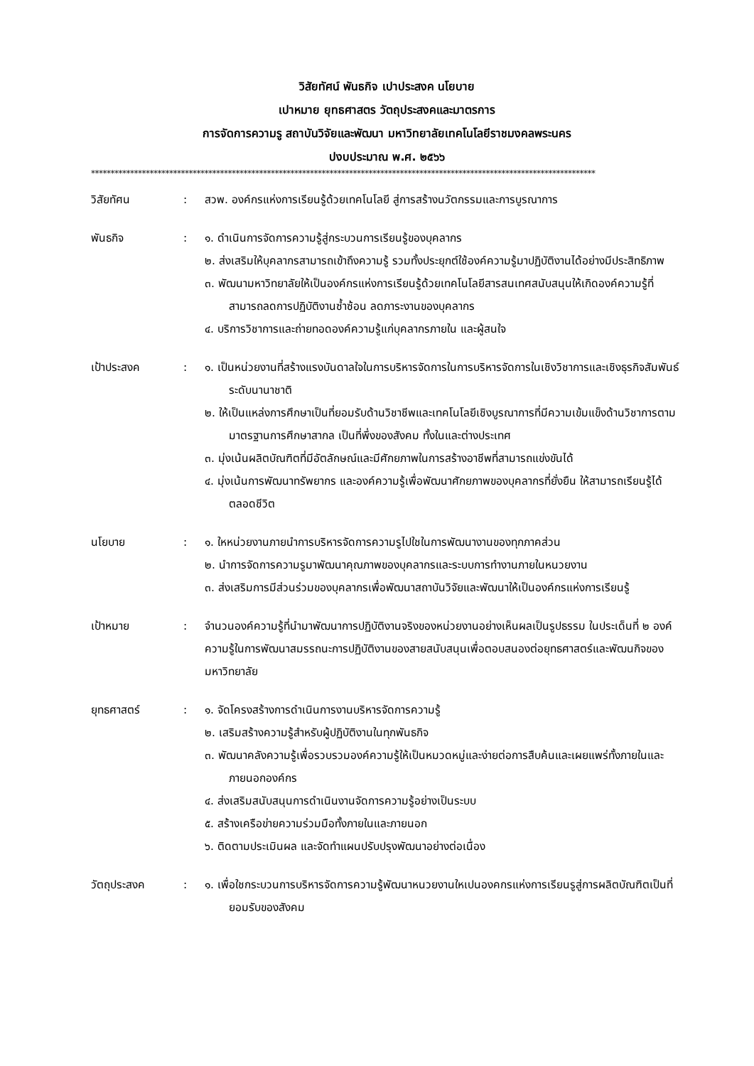วิสัยทัศน์ พันธกิจ เปาประสงค นโยบาย
เปาหมาย ยุทธศาสตร วัตถุประสงคและมาตรการ
การจัดการความรู สถาบันวิจัยและพัฒนา มหาวิทยาลัยเทคโนโลยีราชมงคลพระนคร
ปงบประมาณ พ.ศ. ๒๕๖๖
*********************************************************************************************************************************
วิสัยทัศน : สวพ. องค์กรแห่งการเรียนรู้ด้วยเทคโนโลยี สู่การสร้างนวัตกรรมและการบูรณาการ
พันธกิจ : ๑. ดำเนินการจัดการความรู้สู่กระบวนการเรียนรู้ของบุคลากร
๒. ส่งเสริมให้บุคลากรสามารถเข้าถึงความรู้ รวมทั้งประยุกต์ใช้องค์ความรู้มาปฏิบัติงานได้อย่างมีประสิทธิภาพ
๓. พัฒนามหาวิทยาลัยให้เป็นองค์กรแห่งการเรียนรู้ด้วยเทคโนโลยีสารสนเทศสนับสนุนให้เกิดองค์ความรู้ที่สามารถลดการปฏิบัติงานซ้ำซ้อน ลดภาระงานของบุคลากร
๔. บริการวิชาการและถ่ายทอดองค์ความรู้แก่บุคลากรภายใน และผู้สนใจ
เป้าประสงค : ๑. เป็นหน่วยงานที่สร้างแรงบันดาลใจในการบริหารจัดการในการบริหารจัดการในเชิงวิชาการและเชิงธุรกิจสัมพันธ์ระดับนานาชาติ
๒. ให้เป็นแหล่งการศึกษาเป็นที่ยอมรับด้านวิชาชีพและเทคโนโลยีเชิงบูรณาการที่มีความเข้มแข็งด้านวิชาการตามมาตรฐานการศึกษาสากล เป็นที่พึ่งของสังคม ทั้งในและต่างประเทศ
๓. มุ่งเน้นผลิตบัณฑิตที่มีอัตลักษณ์และมีศักยภาพในการสร้างอาชีพที่สามารถแข่งขันได้
๔. มุ่งเน้นการพัฒนาทรัพยากร และองค์ความรู้เพื่อพัฒนาศักยภาพของบุคลากรที่ยั่งยืน ให้สามารถเรียนรู้ได้ตลอดชีวิต
นโยบาย : ๑. ใหหน่วยงานภายนำการบริหารจัดการความรูไปใชในการพัฒนางานของทุกภาคส่วน
๒. นำการจัดการความรูมาพัฒนาคุณภาพของบุคลากรและระบบการทำงานภายในหนวยงาน
๓. ส่งเสริมการมีส่วนร่วมของบุคลากรเพื่อพัฒนาสถาบันวิจัยและพัฒนาให้เป็นองค์กรแห่งการเรียนรู้
เป้าหมาย : จำนวนองค์ความรู้ที่นำมาพัฒนาการปฏิบัติงานจริงของหน่วยงานอย่างเห็นผลเป็นรูปธรรม ในประเด็นที่ ๒ องค์ความรู้ในการพัฒนาสมรรถนะการปฏิบัติงานของสายสนับสนุนเพื่อตอบสนองต่อยุทธศาสตร์และพัฒนกิจของมหาวิทยาลัย
ยุทธศาสตร์ : ๑. จัดโครงสร้างการดำเนินการงานบริหารจัดการความรู้
๒. เสริมสร้างความรู้สำหรับผู้ปฏิบัติงานในทุกพันธกิจ
๓. พัฒนาคลังความรู้เพื่อรวบรวมองค์ความรู้ให้เป็นหมวดหมู่และง่ายต่อการสืบค้นและเผยแพร่ทั้งภายในและภายนอกองค์กร
๔. ส่งเสริมสนับสนุนการดำเนินงานจัดการความรู้อย่างเป็นระบบ
๕. สร้างเครือข่ายความร่วมมือทั้งภายในและภายนอก
๖. ติดตามประเมินผล และจัดทำแผนปรับปรุงพัฒนาอย่างต่อเนื่อง
วัตถุประสงค : ๑. เพื่อใชกระบวนการบริหารจัดการความรู้พัฒนาหนวยงานใหเปนองคกรแห่งการเรียนรูสู่การผลิตบัณฑิตเป็นที่ยอมรับของสังคม